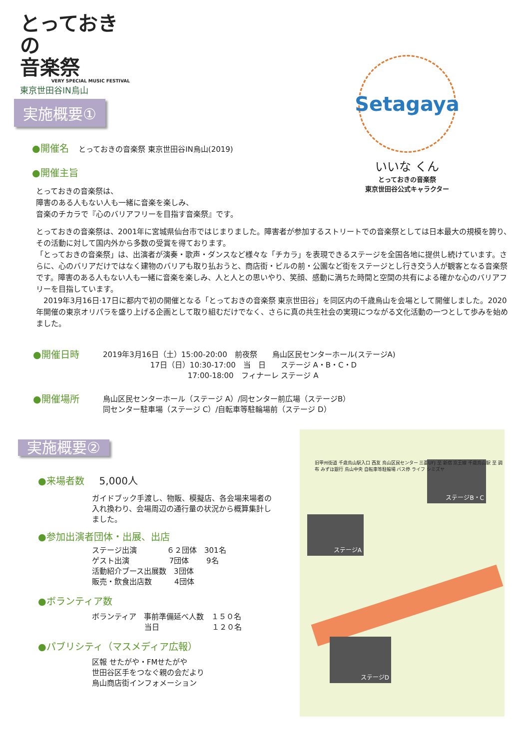とっておきの
音楽祭
VERY SPECIAL MUSIC FESTIVAL
東京世田谷IN烏山
Setagaya
いいな くん
とっておきの音楽祭
東京世田谷公式キャラクター
実施概要①
●開催名　 とっておきの音楽祭 東京世田谷IN烏山(2019)
●開催主旨
とっておきの音楽祭は、
障害のある人もない人も一緒に音楽を楽しみ、
音楽のチカラで『心のバリアフリーを目指す音楽祭』です。
とっておきの音楽祭は、2001年に宮城県仙台市ではじまりました。障害者が参加するストリートでの音楽祭としては日本最大の規模を誇り、その活動に対して国内外から多数の受賞を得ております。
「とっておきの音楽祭」は、出演者が演奏・歌声・ダンスなど様々な「チカラ」を表現できるステージを全国各地に提供し続けています。さらに、心のバリアだけではなく建物のバリアも取り払おうと、商店街・ビルの前・公園など街をステージとし行き交う人が観客となる音楽祭です。障害のある人もない人も一緒に音楽を楽しみ、人と人との思いやり、笑顔、感動に満ちた時間と空間の共有による確かな心のバリアフリーを目指しています。
　2019年3月16日·17日に都内で初の開催となる「とっておきの音楽祭 東京世田谷」を同区内の千歳烏山を会場として開催しました。2020年開催の東京オリパラを盛り上げる企画として取り組むだけでなく、さらに真の共生社会の実現につながる文化活動の一つとして歩みを始めました。
●開催日時
2019年3月16日（土）15:00-20:00　前夜祭　　烏山区民センターホール(ステージA)
　　　　　　 17日（日）10:30-17:00　当　日　　ステージ A・B・C・D
　　　　　　　　　　　 17:00-18:00　フィナーレ ステージ A
●開催場所
烏山区民センターホール（ステージ A）/同センター前広場（ステージB）
同センター駐車場（ステージ C）/自転車等駐輪場前（ステージ D）
実施概要②
●来場者数　　5,000人
ガイドブック手渡し、物販、模擬店、各会場来場者の入れ換わり、会場周辺の通行量の状況から概算集計しました。
●参加出演者団体・出展、出店
ステージ出演　　　　６２団体　301名
ゲスト出演　　　　　 7団体　　 9名
活動紹介ブース出展数　3団体
販売・飲食出店数　　　4団体
●ボランティア数
ボランティア　事前準備延べ人数　１５０名
　　　　　　　当日　　　　　　　１２０名
●パブリシティ（マスメディア広報）
区報 せたがや・FMせたがや
世田谷区手をつなぐ親の会だより
烏山商店街インフォメーション
ステージB・C
ステージA
ステージD
旧甲州街道 千歳烏山駅入口 西友 烏山区民センター 三菱UFJ 至 新宿 京王線 千歳烏山駅 至 調布 みずほ銀行 烏山中央 自転車等駐輪場 バス停 ライフ シミズヤ